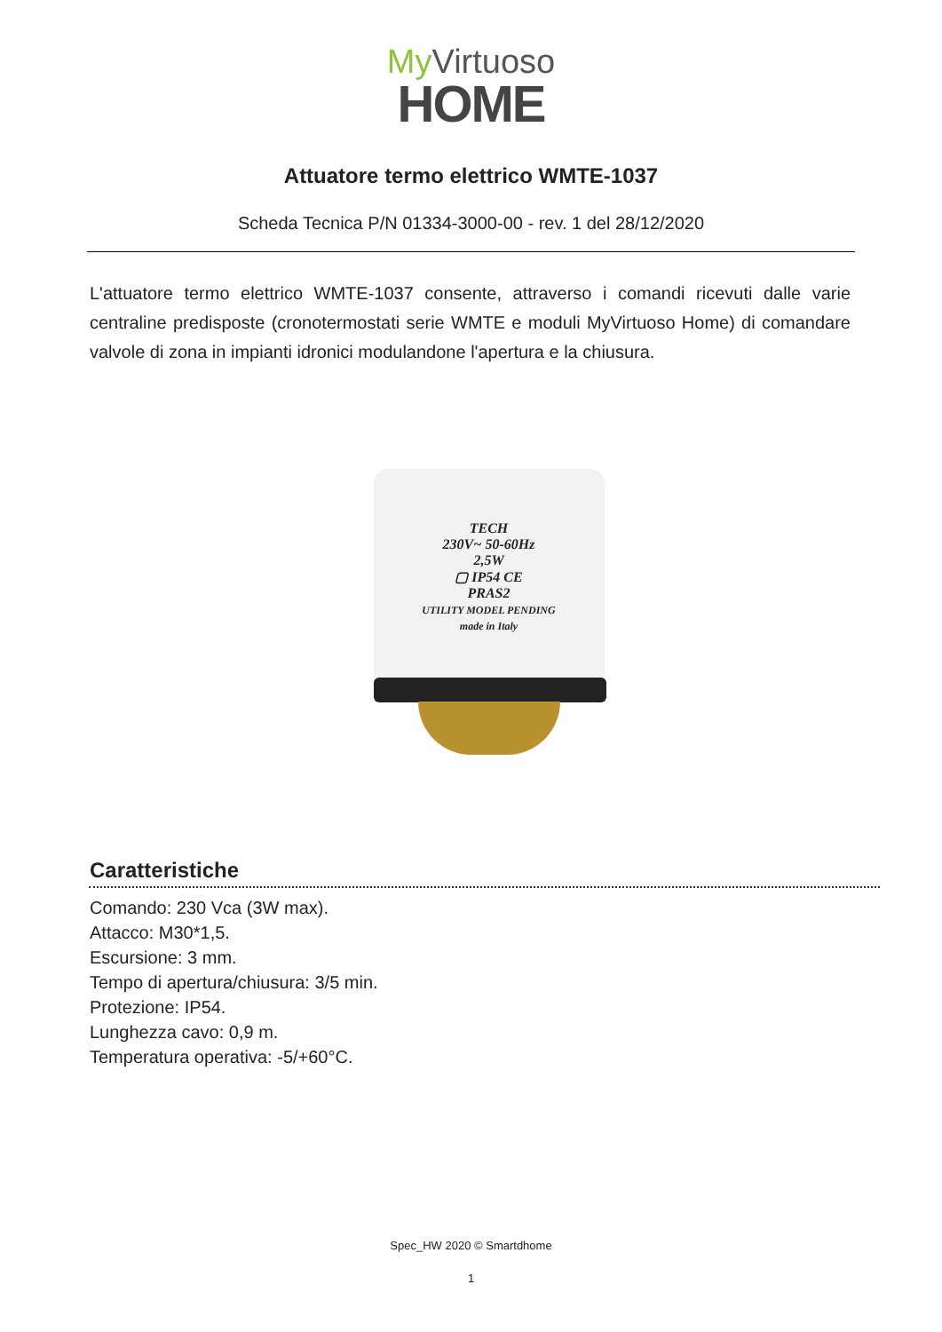My Virtuoso
HOME
Attuatore termo elettrico WMTE-1037
Scheda Tecnica P/N 01334-3000-00 - rev. 1 del 28/12/2020
L'attuatore termo elettrico WMTE-1037 consente, attraverso i comandi ricevuti dalle varie centraline predisposte (cronotermostati serie WMTE e moduli MyVirtuoso Home) di comandare valvole di zona in impianti idronici modulandone l'apertura e la chiusura.
TECH
230V~ 50-60Hz
2,5W
▢ IP54 CE
PRAS2
UTILITY MODEL PENDING
made in Italy
Caratteristiche
Comando: 230 Vca (3W max).
Attacco: M30*1,5.
Escursione: 3 mm.
Tempo di apertura/chiusura: 3/5 min.
Protezione: IP54.
Lunghezza cavo: 0,9 m.
Temperatura operativa: -5/+60°C.
Spec_HW 2020 © Smartdhome
1